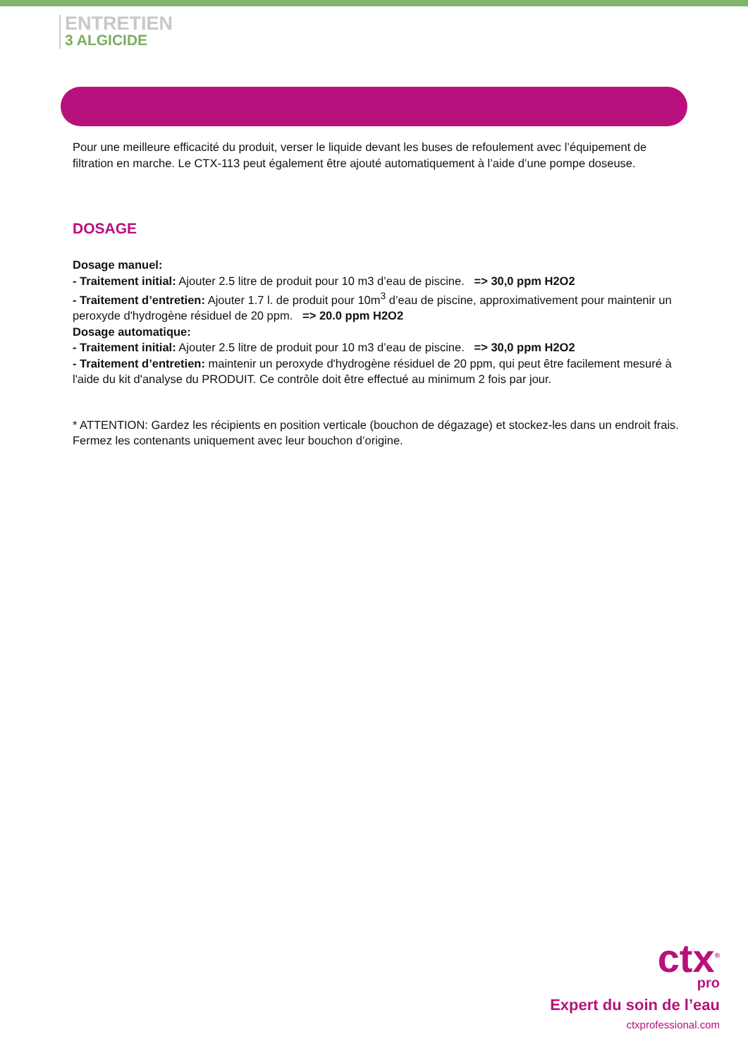ENTRETIEN
3 ALGICIDE
Pour une meilleure efficacité du produit, verser le liquide devant les buses de refoulement avec l’équipement de filtration en marche. Le CTX-113 peut également être ajouté automatiquement à l’aide d’une pompe doseuse.
DOSAGE
Dosage manuel:
- Traitement initial: Ajouter 2.5 litre de produit pour 10 m3 d’eau de piscine. => 30,0 ppm H2O2
- Traitement d’entretien: Ajouter 1.7 l. de produit pour 10m<sup>3</sup> d’eau de piscine, approximativement pour maintenir un peroxyde d'hydrogène résiduel de 20 ppm. => 20.0 ppm H2O2
Dosage automatique:
- Traitement initial: Ajouter 2.5 litre de produit pour 10 m3 d’eau de piscine. => 30,0 ppm H2O2
- Traitement d’entretien: maintenir un peroxyde d'hydrogène résiduel de 20 ppm, qui peut être facilement mesuré à l'aide du kit d'analyse du PRODUIT. Ce contrôle doit être effectué au minimum 2 fois par jour.
* ATTENTION: Gardez les récipients en position verticale (bouchon de dégazage) et stockez-les dans un endroit frais. Fermez les contenants uniquement avec leur bouchon d’origine.
ctx<sup>®</sup>
pro
Expert du soin de l’eau
ctxprofessional.com